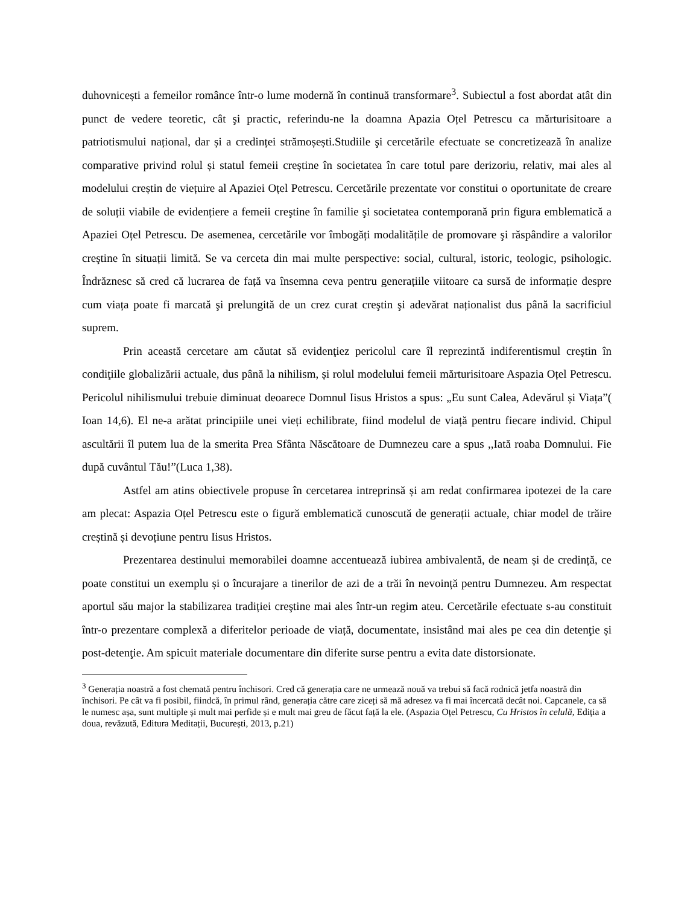duhovnicești a femeilor românce într-o lume modernă în continuă transformare<sup>3</sup>. Subiectul a fost abordat atât din punct de vedere teoretic, cât şi practic, referindu-ne la doamna Apazia Oțel Petrescu ca mărturisitoare a patriotismului național, dar și a credinței strămoșești.Studiile şi cercetările efectuate se concretizează în analize comparative privind rolul și statul femeii creștine în societatea în care totul pare derizoriu, relativ, mai ales al modelului creștin de viețuire al Apaziei Oțel Petrescu. Cercetările prezentate vor constitui o oportunitate de creare de soluții viabile de evidențiere a femeii creştine în familie şi societatea contemporană prin figura emblematică a Apaziei Oțel Petrescu. De asemenea, cercetările vor îmbogăți modalitățile de promovare şi răspândire a valorilor creştine în situații limită. Se va cerceta din mai multe perspective: social, cultural, istoric, teologic, psihologic. Îndrăznesc să cred că lucrarea de față va însemna ceva pentru generațiile viitoare ca sursă de informație despre cum viața poate fi marcată şi prelungită de un crez curat creştin şi adevărat naționalist dus până la sacrificiul suprem.
Prin această cercetare am căutat să evidenţiez pericolul care îl reprezintă indiferentismul creştin în condiţiile globalizării actuale, dus până la nihilism, și rolul modelului femeii mărturisitoare Aspazia Oțel Petrescu. Pericolul nihilismului trebuie diminuat deoarece Domnul Iisus Hristos a spus: „Eu sunt Calea, Adevărul și Viața”( Ioan 14,6). El ne-a arătat principiile unei vieți echilibrate, fiind modelul de viață pentru fiecare individ. Chipul ascultării îl putem lua de la smerita Prea Sfânta Născătoare de Dumnezeu care a spus ,,Iată roaba Domnului. Fie după cuvântul Tău!”(Luca 1,38).
Astfel am atins obiectivele propuse în cercetarea intreprinsă și am redat confirmarea ipotezei de la care am plecat: Aspazia Oțel Petrescu este o figură emblematică cunoscută de generații actuale, chiar model de trăire creștină și devoțiune pentru Iisus Hristos.
Prezentarea destinului memorabilei doamne accentuează iubirea ambivalentă, de neam și de credință, ce poate constitui un exemplu și o încurajare a tinerilor de azi de a trăi în nevoință pentru Dumnezeu. Am respectat aportul său major la stabilizarea tradiției creştine mai ales într-un regim ateu. Cercetările efectuate s-au constituit într-o prezentare complexă a diferitelor perioade de viață, documentate, insistând mai ales pe cea din detenţie și post-detenţie. Am spicuit materiale documentare din diferite surse pentru a evita date distorsionate.
<sup>3</sup> Generația noastră a fost chemată pentru închisori. Cred că generația care ne urmează nouă va trebui să facă rodnică jetfa noastră din închisori. Pe cât va fi posibil, fiindcă, în primul rând, generația către care ziceți să mă adresez va fi mai încercată decât noi. Capcanele, ca să le numesc așa, sunt multiple și mult mai perfide și e mult mai greu de făcut față la ele. (Aspazia Oțel Petrescu, Cu Hristos în celulă, Ediția a doua, revăzută, Editura Meditații, București, 2013, p.21)